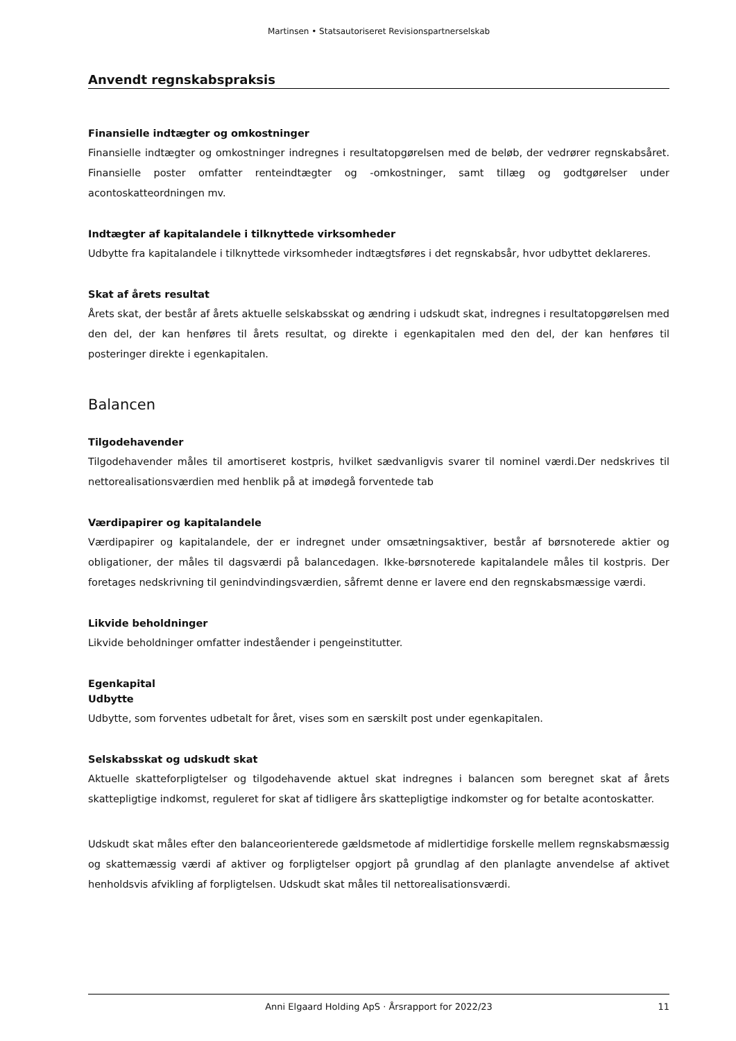Martinsen • Statsautoriseret Revisionspartnerselskab
Anvendt regnskabspraksis
Finansielle indtægter og omkostninger
Finansielle indtægter og omkostninger indregnes i resultatopgørelsen med de beløb, der vedrører regnskabsåret. Finansielle poster omfatter renteindtægter og -omkostninger, samt tillæg og godtgørelser under acontoskatteordningen mv.
Indtægter af kapitalandele i tilknyttede virksomheder
Udbytte fra kapitalandele i tilknyttede virksomheder indtægtsføres i det regnskabsår, hvor udbyttet deklareres.
Skat af årets resultat
Årets skat, der består af årets aktuelle selskabsskat og ændring i udskudt skat, indregnes i resultatopgørelsen med den del, der kan henføres til årets resultat, og direkte i egenkapitalen med den del, der kan henføres til posteringer direkte i egenkapitalen.
Balancen
Tilgodehavender
Tilgodehavender måles til amortiseret kostpris, hvilket sædvanligvis svarer til nominel værdi.Der nedskrives til nettorealisationsværdien med henblik på at imødegå forventede tab
Værdipapirer og kapitalandele
Værdipapirer og kapitalandele, der er indregnet under omsætningsaktiver, består af børsnoterede aktier og obligationer, der måles til dagsværdi på balancedagen. Ikke-børsnoterede kapitalandele måles til kostpris. Der foretages nedskrivning til genindvindingsværdien, såfremt denne er lavere end den regnskabsmæssige værdi.
Likvide beholdninger
Likvide beholdninger omfatter indeståender i pengeinstitutter.
Egenkapital
Udbytte
Udbytte, som forventes udbetalt for året, vises som en særskilt post under egenkapitalen.
Selskabsskat og udskudt skat
Aktuelle skatteforpligtelser og tilgodehavende aktuel skat indregnes i balancen som beregnet skat af årets skattepligtige indkomst, reguleret for skat af tidligere års skattepligtige indkomster og for betalte acontoskatter.
Udskudt skat måles efter den balanceorienterede gældsmetode af midlertidige forskelle mellem regnskabsmæssig og skattemæssig værdi af aktiver og forpligtelser opgjort på grundlag af den planlagte anvendelse af aktivet henholdsvis afvikling af forpligtelsen. Udskudt skat måles til nettorealisationsværdi.
Anni Elgaard Holding ApS · Årsrapport for 2022/23 11